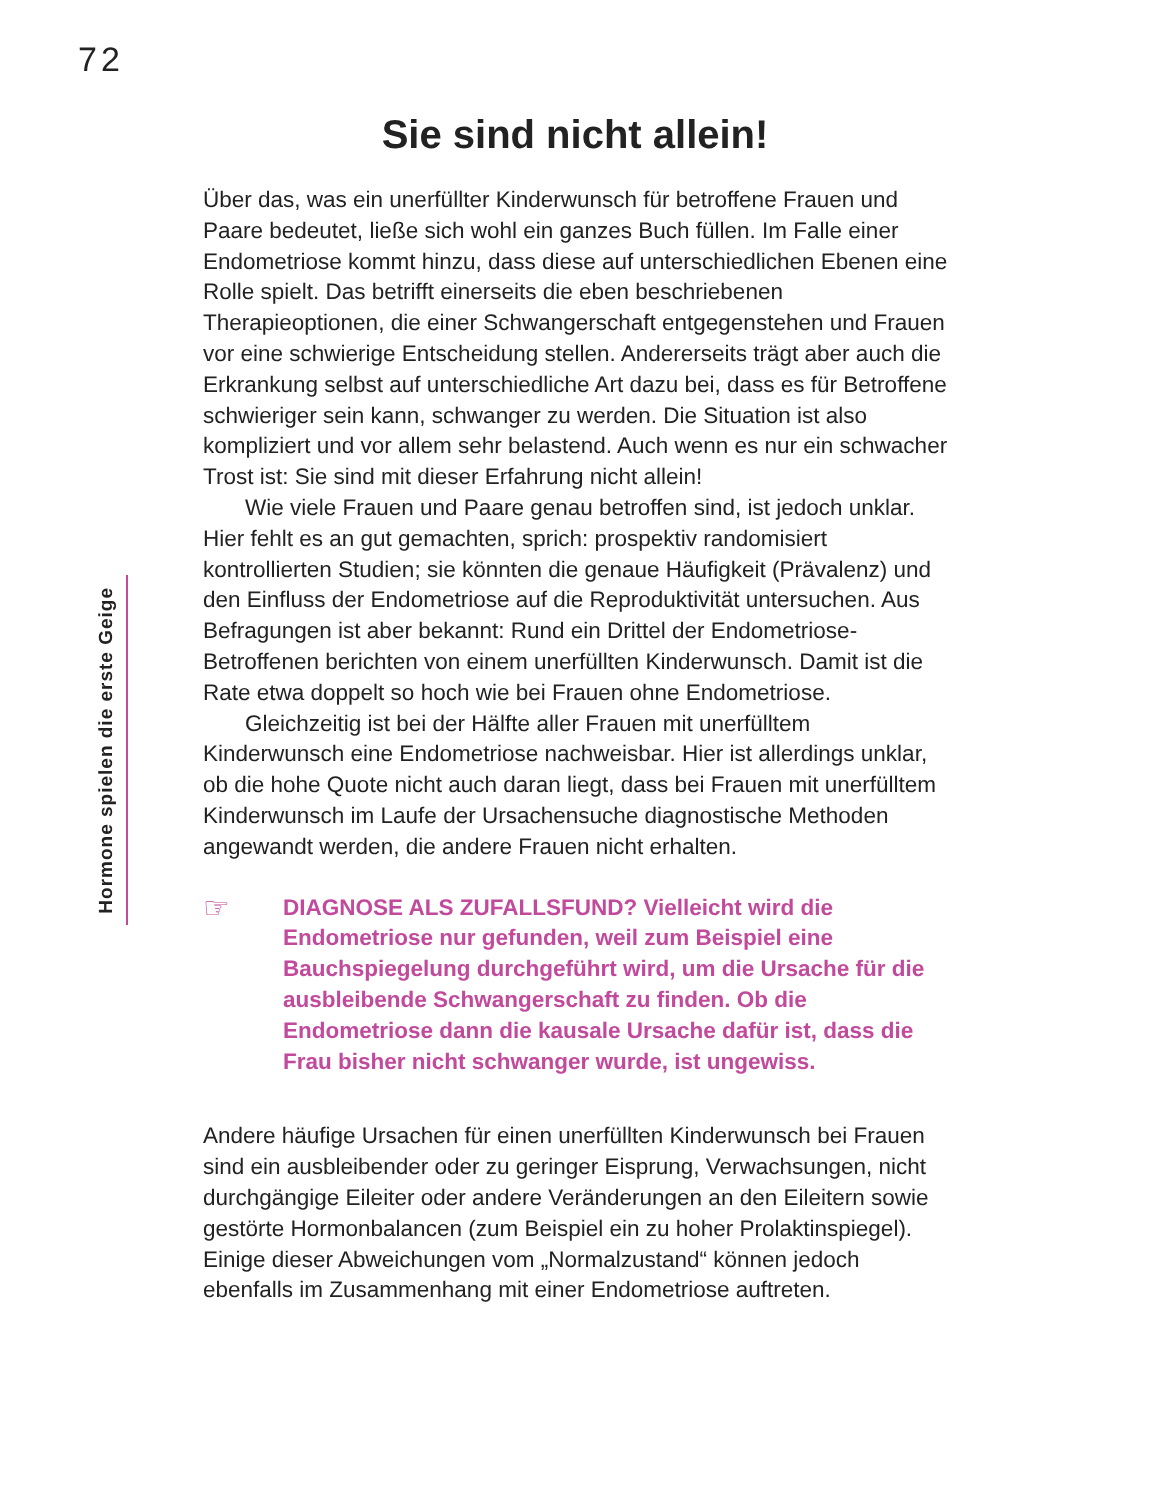72
Hormone spielen die erste Geige
Sie sind nicht allein!
Über das, was ein unerfüllter Kinderwunsch für betroffene Frauen und Paare bedeutet, ließe sich wohl ein ganzes Buch füllen. Im Falle einer Endometriose kommt hinzu, dass diese auf unterschiedlichen Ebenen eine Rolle spielt. Das betrifft einerseits die eben beschriebenen Therapieoptionen, die einer Schwangerschaft entgegenstehen und Frauen vor eine schwierige Entscheidung stellen. Andererseits trägt aber auch die Erkrankung selbst auf unterschiedliche Art dazu bei, dass es für Betroffene schwieriger sein kann, schwanger zu werden. Die Situation ist also kompliziert und vor allem sehr belastend. Auch wenn es nur ein schwacher Trost ist: Sie sind mit dieser Erfahrung nicht allein!
Wie viele Frauen und Paare genau betroffen sind, ist jedoch unklar. Hier fehlt es an gut gemachten, sprich: prospektiv randomisiert kontrollierten Studien; sie könnten die genaue Häufigkeit (Prävalenz) und den Einfluss der Endometriose auf die Reproduktivität untersuchen. Aus Befragungen ist aber bekannt: Rund ein Drittel der Endometriose-Betroffenen berichten von einem unerfüllten Kinderwunsch. Damit ist die Rate etwa doppelt so hoch wie bei Frauen ohne Endometriose.
Gleichzeitig ist bei der Hälfte aller Frauen mit unerfülltem Kinderwunsch eine Endometriose nachweisbar. Hier ist allerdings unklar, ob die hohe Quote nicht auch daran liegt, dass bei Frauen mit unerfülltem Kinderwunsch im Laufe der Ursachensuche diagnostische Methoden angewandt werden, die andere Frauen nicht erhalten.
☞
DIAGNOSE ALS ZUFALLSFUND? Vielleicht wird die Endometriose nur gefunden, weil zum Beispiel eine Bauchspiegelung durchgeführt wird, um die Ursache für die ausbleibende Schwangerschaft zu finden. Ob die Endometriose dann die kausale Ursache dafür ist, dass die Frau bisher nicht schwanger wurde, ist ungewiss.
Andere häufige Ursachen für einen unerfüllten Kinderwunsch bei Frauen sind ein ausbleibender oder zu geringer Eisprung, Verwachsungen, nicht durchgängige Eileiter oder andere Veränderungen an den Eileitern sowie gestörte Hormonbalancen (zum Beispiel ein zu hoher Prolaktinspiegel). Einige dieser Abweichungen vom „Normalzustand“ können jedoch ebenfalls im Zusammenhang mit einer Endometriose auftreten.